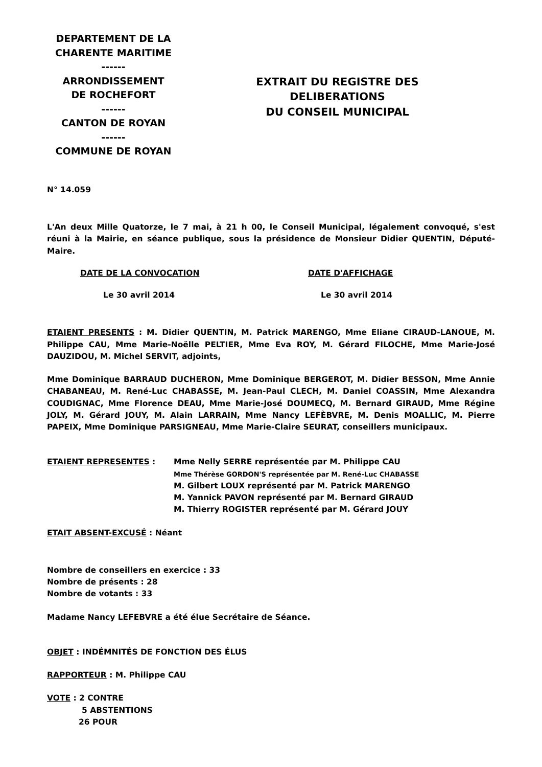DEPARTEMENT DE LA
CHARENTE MARITIME
------
ARRONDISSEMENT
DE ROCHEFORT
------
CANTON DE ROYAN
------
COMMUNE DE ROYAN
EXTRAIT DU REGISTRE DES
DELIBERATIONS
DU CONSEIL MUNICIPAL
N° 14.059
L'An deux Mille Quatorze, le 7 mai, à 21 h 00, le Conseil Municipal, légalement convoqué, s'est réuni à la Mairie, en séance publique, sous la présidence de Monsieur Didier QUENTIN, Député-Maire.
DATE DE LA CONVOCATION DATE D'AFFICHAGE
Le 30 avril 2014 Le 30 avril 2014
ETAIENT PRESENTS : M. Didier QUENTIN, M. Patrick MARENGO, Mme Eliane CIRAUD-LANOUE, M. Philippe CAU, Mme Marie-Noëlle PELTIER, Mme Eva ROY, M. Gérard FILOCHE, Mme Marie-José DAUZIDOU, M. Michel SERVIT, adjoints,
Mme Dominique BARRAUD DUCHERON, Mme Dominique BERGEROT, M. Didier BESSON, Mme Annie CHABANEAU, M. René-Luc CHABASSE, M. Jean-Paul CLECH, M. Daniel COASSIN, Mme Alexandra COUDIGNAC, Mme Florence DEAU, Mme Marie-José DOUMECQ, M. Bernard GIRAUD, Mme Régine JOLY, M. Gérard JOUY, M. Alain LARRAIN, Mme Nancy LEFÈBVRE, M. Denis MOALLIC, M. Pierre PAPEIX, Mme Dominique PARSIGNEAU, Mme Marie-Claire SEURAT, conseillers municipaux.
ETAIENT REPRESENTES : Mme Nelly SERRE représentée par M. Philippe CAU
Mme Thérèse GORDON'S représentée par M. René-Luc CHABASSE
M. Gilbert LOUX représenté par M. Patrick MARENGO
M. Yannick PAVON représenté par M. Bernard GIRAUD
M. Thierry ROGISTER représenté par M. Gérard JOUY
ETAIT ABSENT-EXCUSÉ : Néant
Nombre de conseillers en exercice : 33
Nombre de présents : 28
Nombre de votants : 33
Madame Nancy LEFEBVRE a été élue Secrétaire de Séance.
OBJET : INDÉMNITÉS DE FONCTION DES ÉLUS
RAPPORTEUR : M. Philippe CAU
VOTE : 2 CONTRE
5 ABSTENTIONS
26 POUR